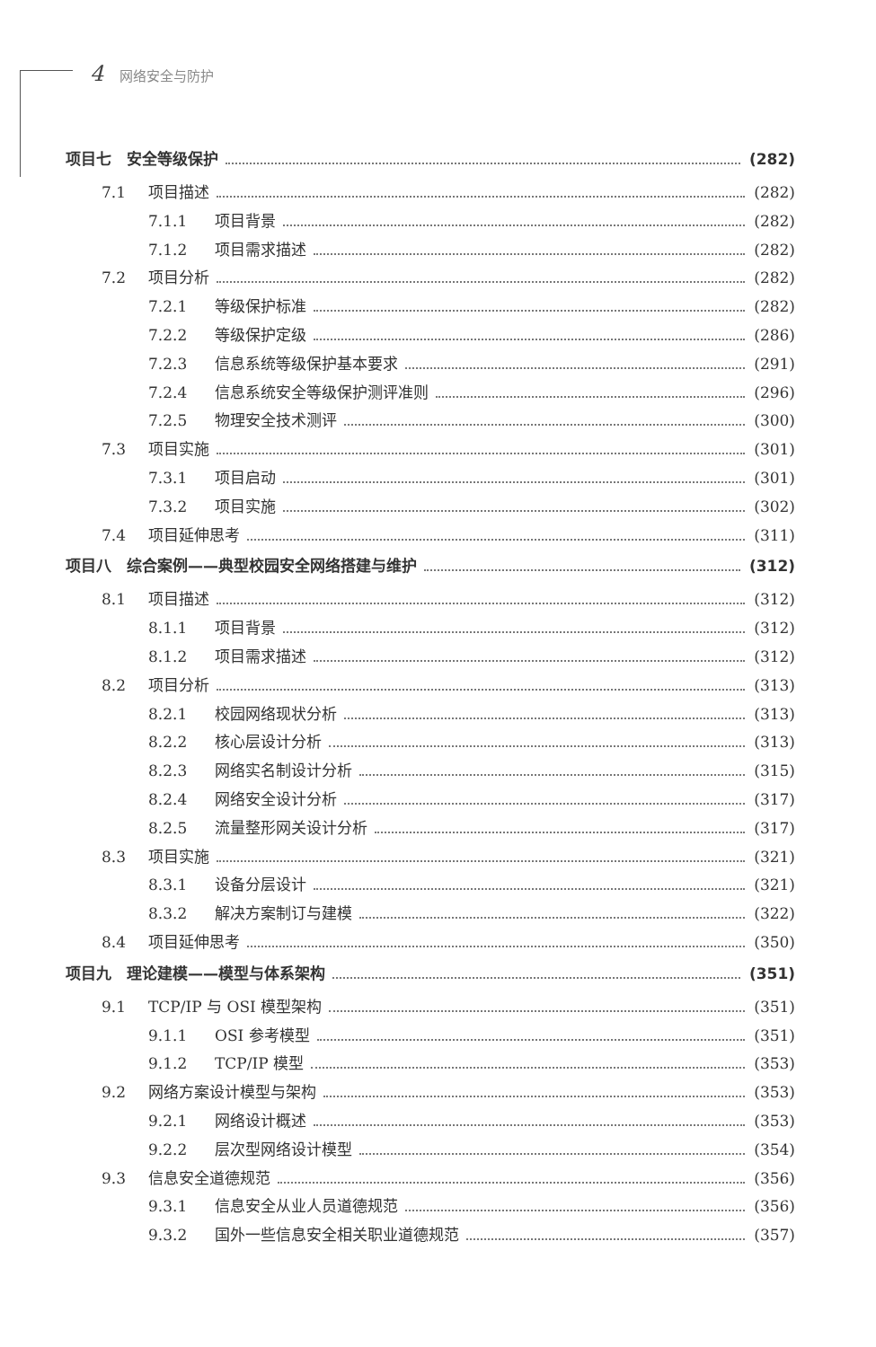4 网络安全与防护
项目七　安全等级保护 (282)
7.1 项目描述 (282)
7.1.1 项目背景 (282)
7.1.2 项目需求描述 (282)
7.2 项目分析 (282)
7.2.1 等级保护标准 (282)
7.2.2 等级保护定级 (286)
7.2.3 信息系统等级保护基本要求 (291)
7.2.4 信息系统安全等级保护测评准则 (296)
7.2.5 物理安全技术测评 (300)
7.3 项目实施 (301)
7.3.1 项目启动 (301)
7.3.2 项目实施 (302)
7.4 项目延伸思考 (311)
项目八　综合案例——典型校园安全网络搭建与维护 (312)
8.1 项目描述 (312)
8.1.1 项目背景 (312)
8.1.2 项目需求描述 (312)
8.2 项目分析 (313)
8.2.1 校园网络现状分析 (313)
8.2.2 核心层设计分析 (313)
8.2.3 网络实名制设计分析 (315)
8.2.4 网络安全设计分析 (317)
8.2.5 流量整形网关设计分析 (317)
8.3 项目实施 (321)
8.3.1 设备分层设计 (321)
8.3.2 解决方案制订与建模 (322)
8.4 项目延伸思考 (350)
项目九　理论建模——模型与体系架构 (351)
9.1 TCP/IP 与 OSI 模型架构 (351)
9.1.1 OSI 参考模型 (351)
9.1.2 TCP/IP 模型 (353)
9.2 网络方案设计模型与架构 (353)
9.2.1 网络设计概述 (353)
9.2.2 层次型网络设计模型 (354)
9.3 信息安全道德规范 (356)
9.3.1 信息安全从业人员道德规范 (356)
9.3.2 国外一些信息安全相关职业道德规范 (357)